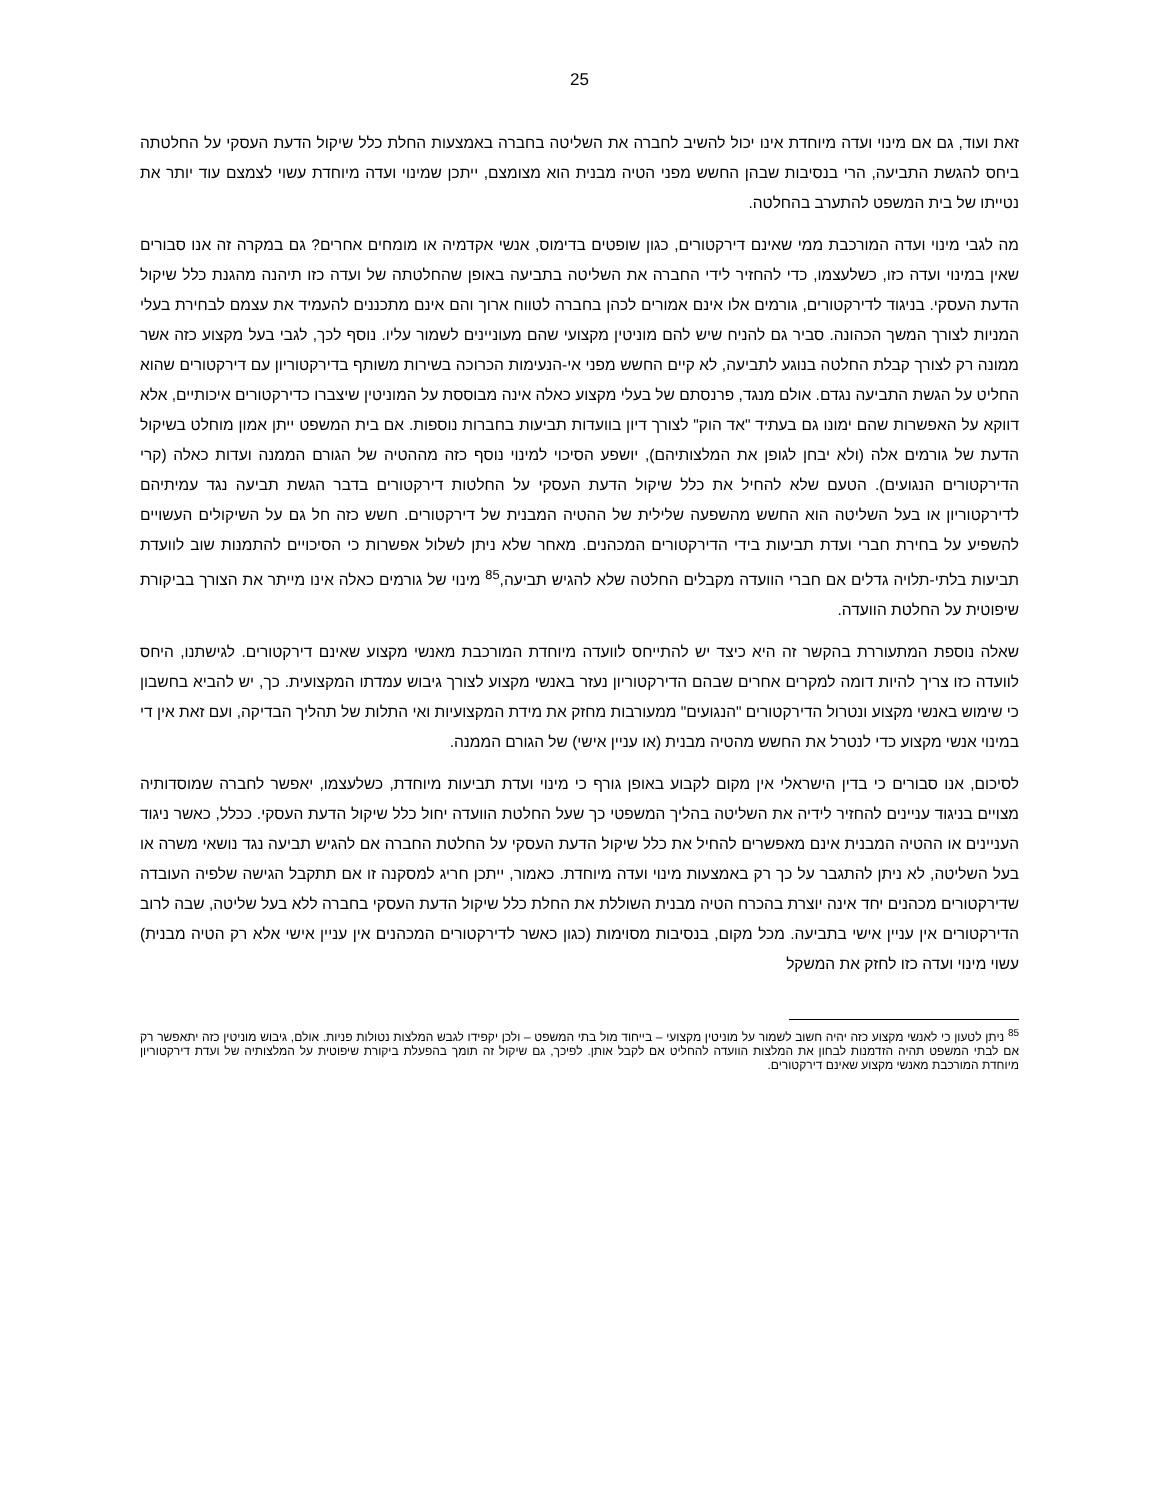25
זאת ועוד, גם אם מינוי ועדה מיוחדת אינו יכול להשיב לחברה את השליטה בחברה באמצעות החלת כלל שיקול הדעת העסקי על החלטתה ביחס להגשת התביעה, הרי בנסיבות שבהן החשש מפני הטיה מבנית הוא מצומצם, ייתכן שמינוי ועדה מיוחדת עשוי לצמצם עוד יותר את נטייתו של בית המשפט להתערב בהחלטה.
מה לגבי מינוי ועדה המורכבת ממי שאינם דירקטורים, כגון שופטים בדימוס, אנשי אקדמיה או מומחים אחרים? גם במקרה זה אנו סבורים שאין במינוי ועדה כזו, כשלעצמו, כדי להחזיר לידי החברה את השליטה בתביעה באופן שהחלטתה של ועדה כזו תיהנה מהגנת כלל שיקול הדעת העסקי. בניגוד לדירקטורים, גורמים אלו אינם אמורים לכהן בחברה לטווח ארוך והם אינם מתכננים להעמיד את עצמם לבחירת בעלי המניות לצורך המשך הכהונה. סביר גם להניח שיש להם מוניטין מקצועי שהם מעוניינים לשמור עליו. נוסף לכך, לגבי בעל מקצוע כזה אשר ממונה רק לצורך קבלת החלטה בנוגע לתביעה, לא קיים החשש מפני אי-הנעימות הכרוכה בשירות משותף בדירקטוריון עם דירקטורים שהוא החליט על הגשת התביעה נגדם. אולם מנגד, פרנסתם של בעלי מקצוע כאלה אינה מבוססת על המוניטין שיצברו כדירקטורים איכותיים, אלא דווקא על האפשרות שהם ימונו גם בעתיד "אד הוק" לצורך דיון בוועדות תביעות בחברות נוספות. אם בית המשפט ייתן אמון מוחלט בשיקול הדעת של גורמים אלה (ולא יבחן לגופן את המלצותיהם), יושפע הסיכוי למינוי נוסף כזה מההטיה של הגורם הממנה ועדות כאלה (קרי הדירקטורים הנגועים). הטעם שלא להחיל את כלל שיקול הדעת העסקי על החלטות דירקטורים בדבר הגשת תביעה נגד עמיתיהם לדירקטוריון או בעל השליטה הוא החשש מהשפעה שלילית של ההטיה המבנית של דירקטורים. חשש כזה חל גם על השיקולים העשויים להשפיע על בחירת חברי ועדת תביעות בידי הדירקטורים המכהנים. מאחר שלא ניתן לשלול אפשרות כי הסיכויים להתמנות שוב לוועדת תביעות בלתי-תלויה גדלים אם חברי הוועדה מקבלים החלטה שלא להגיש תביעה,<sup>85</sup> מינוי של גורמים כאלה אינו מייתר את הצורך בביקורת שיפוטית על החלטת הוועדה.
שאלה נוספת המתעוררת בהקשר זה היא כיצד יש להתייחס לוועדה מיוחדת המורכבת מאנשי מקצוע שאינם דירקטורים. לגישתנו, היחס לוועדה כזו צריך להיות דומה למקרים אחרים שבהם הדירקטוריון נעזר באנשי מקצוע לצורך גיבוש עמדתו המקצועית. כך, יש להביא בחשבון כי שימוש באנשי מקצוע ונטרול הדירקטורים "הנגועים" ממעורבות מחזק את מידת המקצועיות ואי התלות של תהליך הבדיקה, ועם זאת אין די במינוי אנשי מקצוע כדי לנטרל את החשש מהטיה מבנית (או עניין אישי) של הגורם הממנה.
לסיכום, אנו סבורים כי בדין הישראלי אין מקום לקבוע באופן גורף כי מינוי ועדת תביעות מיוחדת, כשלעצמו, יאפשר לחברה שמוסדותיה מצויים בניגוד עניינים להחזיר לידיה את השליטה בהליך המשפטי כך שעל החלטת הוועדה יחול כלל שיקול הדעת העסקי. ככלל, כאשר ניגוד העניינים או ההטיה המבנית אינם מאפשרים להחיל את כלל שיקול הדעת העסקי על החלטת החברה אם להגיש תביעה נגד נושאי משרה או בעל השליטה, לא ניתן להתגבר על כך רק באמצעות מינוי ועדה מיוחדת. כאמור, ייתכן חריג למסקנה זו אם תתקבל הגישה שלפיה העובדה שדירקטורים מכהנים יחד אינה יוצרת בהכרח הטיה מבנית השוללת את החלת כלל שיקול הדעת העסקי בחברה ללא בעל שליטה, שבה לרוב הדירקטורים אין עניין אישי בתביעה. מכל מקום, בנסיבות מסוימות (כגון כאשר לדירקטורים המכהנים אין עניין אישי אלא רק הטיה מבנית) עשוי מינוי ועדה כזו לחזק את המשקל
<sup>85</sup> ניתן לטעון כי לאנשי מקצוע כזה יהיה חשוב לשמור על מוניטין מקצועי – בייחוד מול בתי המשפט – ולכן יקפידו לגבש המלצות נטולות פניות. אולם, גיבוש מוניטין כזה יתאפשר רק אם לבתי המשפט תהיה הזדמנות לבחון את המלצות הוועדה להחליט אם לקבל אותן. לפיכך, גם שיקול זה תומך בהפעלת ביקורת שיפוטית על המלצותיה של ועדת דירקטוריון מיוחדת המורכבת מאנשי מקצוע שאינם דירקטורים.